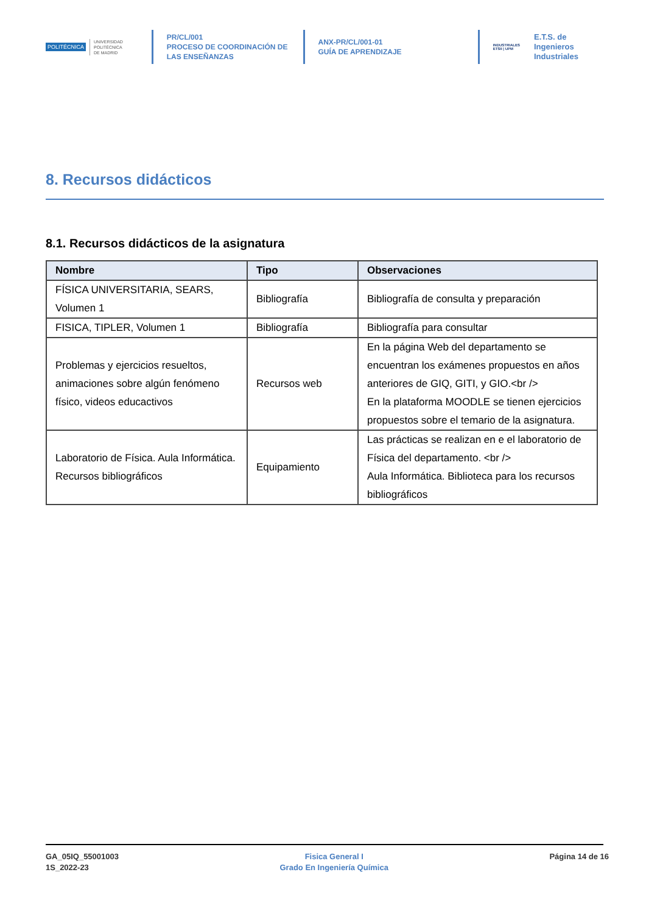POLITÉCNICA UNIVERSIDAD
POLITÉCNICA
DE MADRID
PR/CL/001
PROCESO DE COORDINACIÓN DE LAS ENSEÑANZAS
ANX-PR/CL/001-01
GUÍA DE APRENDIZAJE
INDUSTRIALES
ETSII | UPM
E.T.S. de Ingenieros
Industriales
8. Recursos didácticos
8.1. Recursos didácticos de la asignatura
| Nombre | Tipo | Observaciones |
| --- | --- | --- |
| FÍSICA UNIVERSITARIA, SEARS, Volumen 1 | Bibliografía | Bibliografía de consulta y preparación |
| FISICA, TIPLER, Volumen 1 | Bibliografía | Bibliografía para consultar |
| Problemas y ejercicios resueltos, animaciones sobre algún fenómeno físico, videos educactivos | Recursos web | En la página Web del departamento se encuentran los exámenes propuestos en años anteriores de GIQ, GITI, y GIO.<br /> En la plataforma MOODLE se tienen ejercicios propuestos sobre el temario de la asignatura. |
| Laboratorio de Física. Aula Informática. Recursos bibliográficos | Equipamiento | Las prácticas se realizan en e el laboratorio de Física del departamento. <br /> Aula Informática. Biblioteca para los recursos bibliográficos |
GA_05IQ_55001003
1S_2022-23
Fisica General I
Grado En Ingeniería Química
Página 14 de 16